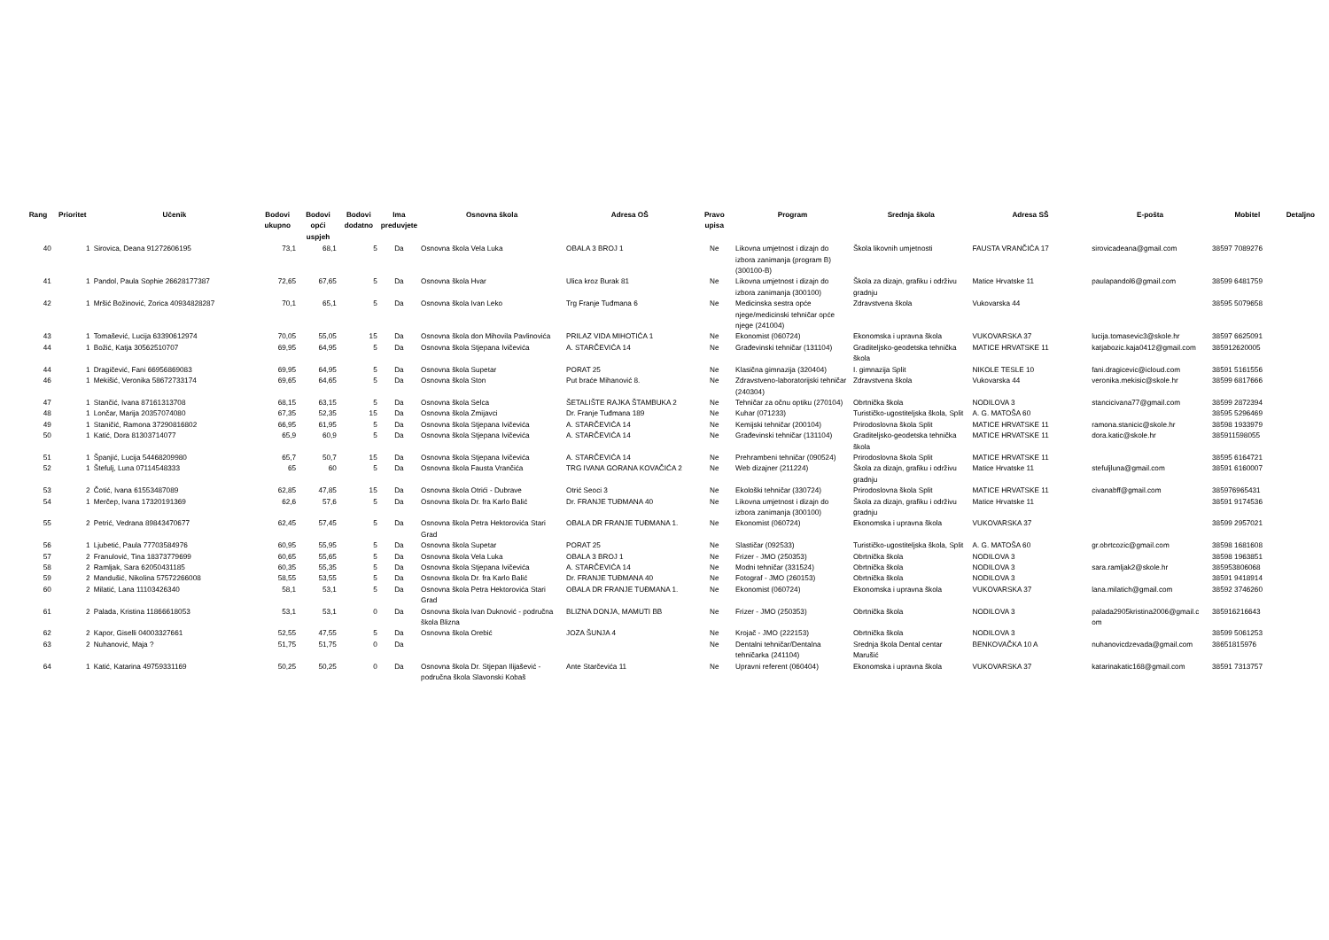| Rang | Prioritet | Učenik | Bodovi ukupno | Bodovi opći uspjeh | Bodovi dodatno | Ima preduvjete | Osnovna škola | Adresa OŠ | Pravo upisa | Program | Srednja škola | Adresa SŠ | E-pošta | Mobitel | Detaljno |
| --- | --- | --- | --- | --- | --- | --- | --- | --- | --- | --- | --- | --- | --- | --- | --- |
| 40 | 1 | Sirovica, Deana 91272606195 | 73,1 | 68,1 | 5 | Da | Osnovna škola Vela Luka | OBALA 3 BROJ 1 | Ne | Likovna umjetnost i dizajn do izbora zanimanja (program B) (300100-B) | Škola likovnih umjetnosti | FAUSTA VRANČIĆA 17 | sirovicadeana@gmail.com | 38597 7089276 | |
| 41 | 1 | Pandol, Paula Sophie 26628177387 | 72,65 | 67,65 | 5 | Da | Osnovna škola Hvar | Ulica kroz Burak 81 | Ne | Likovna umjetnost i dizajn do izbora zanimanja (300100) | Škola za dizajn, grafiku i održivu gradnju | Matice Hrvatske 11 | paulapandol6@gmail.com | 38599 6481759 | |
| 42 | 1 | Mršić Božinović, Zorica 40934828287 | 70,1 | 65,1 | 5 | Da | Osnovna škola Ivan Leko | Trg Franje Tuđmana 6 | Ne | Medicinska sestra opće njege/medicinski tehničar opće njege (241004) | Zdravstvena škola | Vukovarska 44 | | 38595 5079658 | |
| 43 | 1 | Tomašević, Lucija 63390612974 | 70,05 | 55,05 | 15 | Da | Osnovna škola don Mihovila Pavlinovića | PRILAZ VIDA MIHOTIĆA 1 | Ne | Ekonomist (060724) | Ekonomska i upravna škola | VUKOVARSKA 37 | lucija.tomasevic3@skole.hr | 38597 6625091 | |
| 44 | 1 | Božić, Katja 30562510707 | 69,95 | 64,95 | 5 | Da | Osnovna škola Stjepana Ivičevića | A. STARČEVIĆA 14 | Ne | Građevinski tehničar (131104) | Graditeljsko-geodetska tehnička škola | MATICE HRVATSKE 11 | katjabozic.kaja0412@gmail.com | 385912620005 | |
| 44 | 1 | Dragičević, Fani 66956869083 | 69,95 | 64,95 | 5 | Da | Osnovna škola Supetar | PORAT 25 | Ne | Klasična gimnazija (320404) | I. gimnazija Split | NIKOLE TESLE 10 | fani.dragicevic@icloud.com | 38591 5161556 | |
| 46 | 1 | Mekišić, Veronika 58672733174 | 69,65 | 64,65 | 5 | Da | Osnovna škola Ston | Put braće Mihanović 8. | Ne | Zdravstveno-laboratorijski tehničar (240304) | Zdravstvena škola | Vukovarska 44 | veronika.mekisic@skole.hr | 38599 6817666 | |
| 47 | 1 | Stančić, Ivana 87161313708 | 68,15 | 63,15 | 5 | Da | Osnovna škola Selca | ŠETALIŠTE RAJKA ŠTAMBUKA 2 | Ne | Tehničar za očnu optiku (270104) | Obrtnička škola | NODILOVA 3 | stancicivana77@gmail.com | 38599 2872394 | |
| 48 | 1 | Lončar, Marija 20357074080 | 67,35 | 52,35 | 15 | Da | Osnovna škola Zmijavci | Dr. Franje Tuđmana 189 | Ne | Kuhar (071233) | Turističko-ugostiteljska škola, Split | A. G. MATOŠA 60 | | 38595 5296469 | |
| 49 | 1 | Staničić, Ramona 37290816802 | 66,95 | 61,95 | 5 | Da | Osnovna škola Stjepana Ivičevića | A. STARČEVIĆA 14 | Ne | Kemijski tehničar (200104) | Prirodoslovna škola Split | MATICE HRVATSKE 11 | ramona.stanicic@skole.hr | 38598 1933979 | |
| 50 | 1 | Katić, Dora 81303714077 | 65,9 | 60,9 | 5 | Da | Osnovna škola Stjepana Ivičevića | A. STARČEVIĆA 14 | Ne | Građevinski tehničar (131104) | Graditeljsko-geodetska tehnička škola | MATICE HRVATSKE 11 | dora.katic@skole.hr | 385911598055 | |
| 51 | 1 | Španjić, Lucija 54468209980 | 65,7 | 50,7 | 15 | Da | Osnovna škola Stjepana Ivičevića | A. STARČEVIĆA 14 | Ne | Prehrambeni tehničar (090524) | Prirodoslovna škola Split | MATICE HRVATSKE 11 | | 38595 6164721 | |
| 52 | 1 | Štefulj, Luna 07114548333 | 65 | 60 | 5 | Da | Osnovna škola Fausta Vrančića | TRG IVANA GORANA KOVAČIĆA 2 | Ne | Web dizajner (211224) | Škola za dizajn, grafiku i održivu gradnju | Matice Hrvatske 11 | stefuljluna@gmail.com | 38591 6160007 | |
| 53 | 2 | Čotić, Ivana 61553487089 | 62,85 | 47,85 | 15 | Da | Osnovna škola Otrići - Dubrave | Otrić Seoci 3 | Ne | Ekološki tehničar (330724) | Prirodoslovna škola Split | MATICE HRVATSKE 11 | civanabff@gmail.com | 385976965431 | |
| 54 | 1 | Merčep, Ivana 17320191369 | 62,6 | 57,6 | 5 | Da | Osnovna škola Dr. fra Karlo Balić | Dr. FRANJE TUĐMANA 40 | Ne | Likovna umjetnost i dizajn do izbora zanimanja (300100) | Škola za dizajn, grafiku i održivu gradnju | Matice Hrvatske 11 | | 38591 9174536 | |
| 55 | 2 | Petrić, Vedrana 89843470677 | 62,45 | 57,45 | 5 | Da | Osnovna škola Petra Hektorovića Stari Grad | OBALA DR FRANJE TUĐMANA 1. | Ne | Ekonomist (060724) | Ekonomska i upravna škola | VUKOVARSKA 37 | | 38599 2957021 | |
| 56 | 1 | Ljubetić, Paula 77703584976 | 60,95 | 55,95 | 5 | Da | Osnovna škola Supetar | PORAT 25 | Ne | Slastičar (092533) | Turističko-ugostiteljska škola, Split | A. G. MATOŠA 60 | gr.obrtcozic@gmail.com | 38598 1681608 | |
| 57 | 2 | Franulović, Tina 18373779699 | 60,65 | 55,65 | 5 | Da | Osnovna škola Vela Luka | OBALA 3 BROJ 1 | Ne | Frizer - JMO (250353) | Obrtnička škola | NODILOVA 3 | | 38598 1963851 | |
| 58 | 2 | Ramljak, Sara 62050431185 | 60,35 | 55,35 | 5 | Da | Osnovna škola Stjepana Ivičevića | A. STARČEVIĆA 14 | Ne | Modni tehničar (331524) | Obrtnička škola | NODILOVA 3 | sara.ramljak2@skole.hr | 385953806068 | |
| 59 | 2 | Mandušić, Nikolina 57572266008 | 58,55 | 53,55 | 5 | Da | Osnovna škola Dr. fra Karlo Balić | Dr. FRANJE TUĐMANA 40 | Ne | Fotograf - JMO (260153) | Obrtnička škola | NODILOVA 3 | | 38591 9418914 | |
| 60 | 2 | Milatić, Lana 11103426340 | 58,1 | 53,1 | 5 | Da | Osnovna škola Petra Hektorovića Stari Grad | OBALA DR FRANJE TUĐMANA 1. | Ne | Ekonomist (060724) | Ekonomska i upravna škola | VUKOVARSKA 37 | lana.milatich@gmail.com | 38592 3746260 | |
| 61 | 2 | Palada, Kristina 11866618053 | 53,1 | 53,1 | 0 | Da | Osnovna škola Ivan Duknović - područna škola Blizna | BLIZNA DONJA, MAMUTI BB | Ne | Frizer - JMO (250353) | Obrtnička škola | NODILOVA 3 | palada2905kristina2006@gmail.c om | 385916216643 | |
| 62 | 2 | Kapor, Giselli 04003327661 | 52,55 | 47,55 | 5 | Da | Osnovna škola Orebić | JOZA ŠUNJA 4 | Ne | Krojač - JMO (222153) | Obrtnička škola | NODILOVA 3 | | 38599 5061253 | |
| 63 | 2 | Nuhanović, Maja ? | 51,75 | 51,75 | 0 | Da | | | Ne | Dentalni tehničar/Dentalna tehničarka (241104) | Srednja škola Dental centar Marušić | BENKOVAČKA 10 A | nuhanovicdzevada@gmail.com | 38651815976 | |
| 64 | 1 | Katić, Katarina 49759331169 | 50,25 | 50,25 | 0 | Da | Osnovna škola Dr. Stjepan Ilijašević - područna škola Slavonski Kobaš | Ante Starčevića 11 | Ne | Upravni referent (060404) | Ekonomska i upravna škola | VUKOVARSKA 37 | katarinakatic168@gmail.com | 38591 7313757 | |